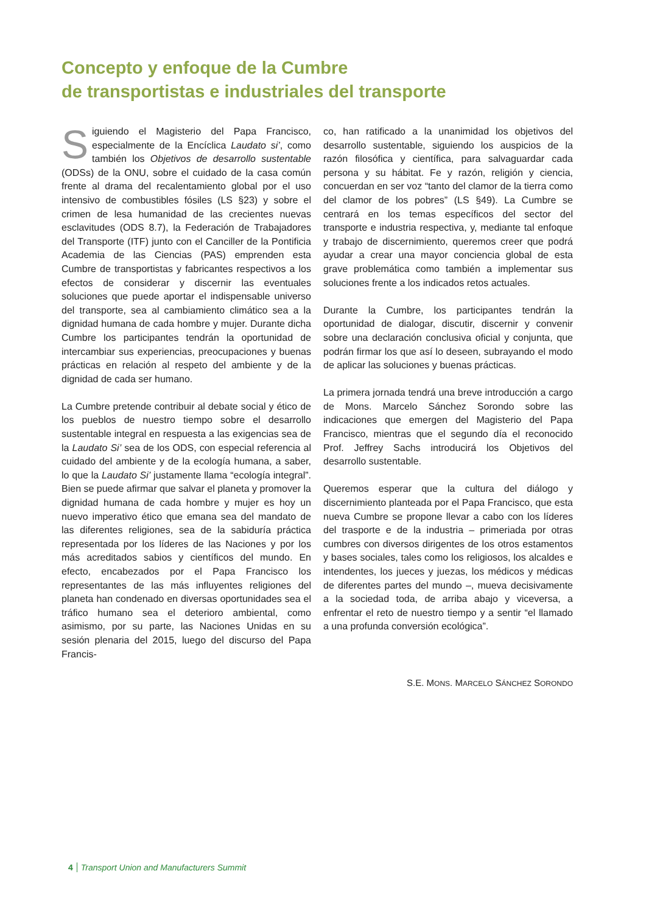Concepto y enfoque de la Cumbre
de transportistas e industriales del transporte
Siguiendo el Magisterio del Papa Francisco, especialmente de la Encíclica Laudato si’, como también los Objetivos de desarrollo sustentable (ODSs) de la ONU, sobre el cuidado de la casa común frente al drama del recalentamiento global por el uso intensivo de combustibles fósiles (LS §23) y sobre el crimen de lesa humanidad de las crecientes nuevas esclavitudes (ODS 8.7), la Federación de Trabajadores del Transporte (ITF) junto con el Canciller de la Pontificia Academia de las Ciencias (PAS) emprenden esta Cumbre de transportistas y fabricantes respectivos a los efectos de considerar y discernir las eventuales soluciones que puede aportar el indispensable universo del transporte, sea al cambiamiento climático sea a la dignidad humana de cada hombre y mujer. Durante dicha Cumbre los participantes tendrán la oportunidad de intercambiar sus experiencias, preocupaciones y buenas prácticas en relación al respeto del ambiente y de la dignidad de cada ser humano.
La Cumbre pretende contribuir al debate social y ético de los pueblos de nuestro tiempo sobre el desarrollo sustentable integral en respuesta a las exigencias sea de la Laudato Si’ sea de los ODS, con especial referencia al cuidado del ambiente y de la ecología humana, a saber, lo que la Laudato Si’ justamente llama “ecología integral”. Bien se puede afirmar que salvar el planeta y promover la dignidad humana de cada hombre y mujer es hoy un nuevo imperativo ético que emana sea del mandato de las diferentes religiones, sea de la sabiduría práctica representada por los líderes de las Naciones y por los más acreditados sabios y científicos del mundo. En efecto, encabezados por el Papa Francisco los representantes de las más influyentes religiones del planeta han condenado en diversas oportunidades sea el tráfico humano sea el deterioro ambiental, como asimismo, por su parte, las Naciones Unidas en su sesión plenaria del 2015, luego del discurso del Papa Francis-
co, han ratificado a la unanimidad los objetivos del desarrollo sustentable, siguiendo los auspicios de la razón filosófica y científica, para salvaguardar cada persona y su hábitat. Fe y razón, religión y ciencia, concuerdan en ser voz “tanto del clamor de la tierra como del clamor de los pobres” (LS §49). La Cumbre se centrará en los temas específicos del sector del transporte e industria respectiva, y, mediante tal enfoque y trabajo de discernimiento, queremos creer que podrá ayudar a crear una mayor conciencia global de esta grave problemática como también a implementar sus soluciones frente a los indicados retos actuales.
Durante la Cumbre, los participantes tendrán la oportunidad de dialogar, discutir, discernir y convenir sobre una declaración conclusiva oficial y conjunta, que podrán firmar los que así lo deseen, subrayando el modo de aplicar las soluciones y buenas prácticas.
La primera jornada tendrá una breve introducción a cargo de Mons. Marcelo Sánchez Sorondo sobre las indicaciones que emergen del Magisterio del Papa Francisco, mientras que el segundo día el reconocido Prof. Jeffrey Sachs introducirá los Objetivos del desarrollo sustentable.
Queremos esperar que la cultura del diálogo y discernimiento planteada por el Papa Francisco, que esta nueva Cumbre se propone llevar a cabo con los líderes del trasporte e de la industria – primeriada por otras cumbres con diversos dirigentes de los otros estamentos y bases sociales, tales como los religiosos, los alcaldes e intendentes, los jueces y juezas, los médicos y médicas de diferentes partes del mundo –, mueva decisivamente a la sociedad toda, de arriba abajo y viceversa, a enfrentar el reto de nuestro tiempo y a sentir “el llamado a una profunda conversión ecológica”.
S.E. MONS. MARCELO SÁNCHEZ SORONDO
4 Transport Union and Manufacturers Summit